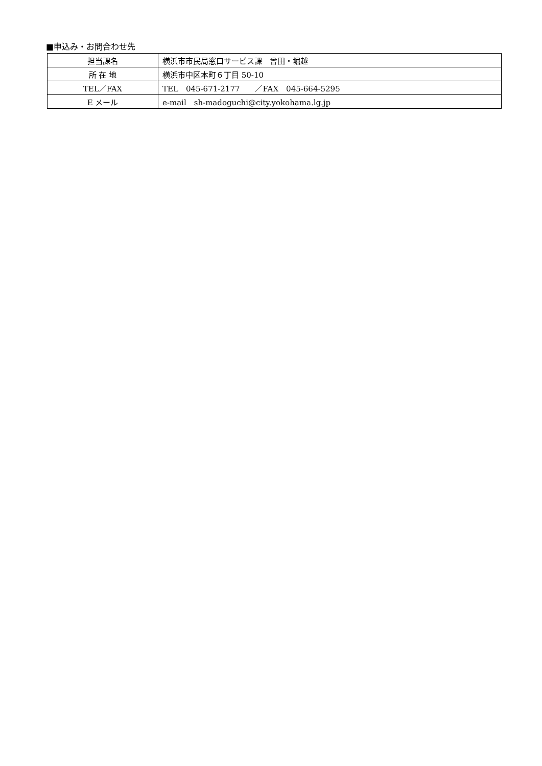■申込み・お問合わせ先
| 担当課名 | 横浜市市民局窓口サービス課 曾田・堀越 |
| 所 在 地 | 横浜市中区本町６丁目 50-10 |
| TEL／FAX | TEL 045-671-2177 ／FAX 045-664-5295 |
| E メール | e-mail sh-madoguchi@city.yokohama.lg.jp |